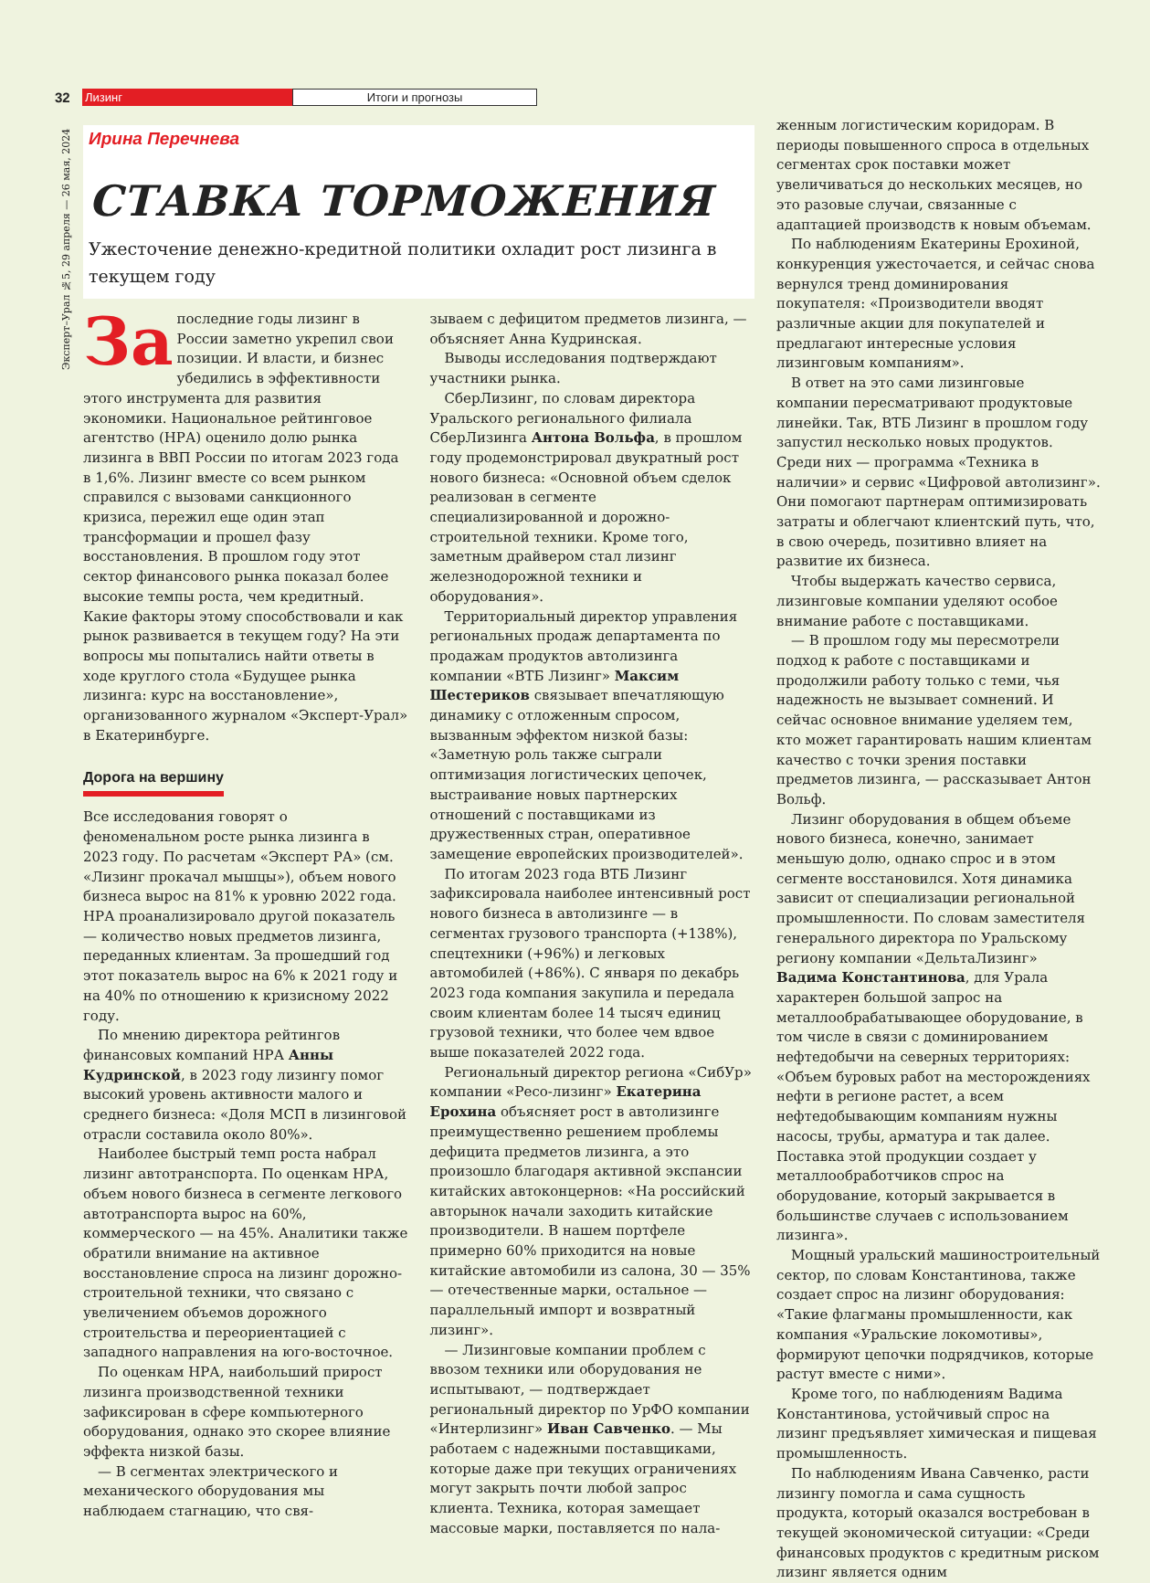32 Лизинг Итоги и прогнозы
Эксперт–Урал №5, 29 апреля — 26 мая, 2024
Ирина Перечнева
СТАВКА ТОРМОЖЕНИЯ
Ужесточение денежно-кредитной политики охладит рост лизинга в текущем году
За последние годы лизинг в России заметно укрепил свои позиции. И власти, и бизнес убедились в эффективности этого инструмента для развития экономики. Национальное рейтинговое агентство (НРА) оценило долю рынка лизинга в ВВП России по итогам 2023 года в 1,6%. Лизинг вместе со всем рынком справился с вызовами санкционного кризиса, пережил еще один этап трансформации и прошел фазу восстановления. В прошлом году этот сектор финансового рынка показал более высокие темпы роста, чем кредитный. Какие факторы этому способствовали и как рынок развивается в текущем году? На эти вопросы мы попытались найти ответы в ходе круглого стола «Будущее рынка лизинга: курс на восстановление», организованного журналом «Эксперт-Урал» в Екатеринбурге.
Дорога на вершину
Все исследования говорят о феноменальном росте рынка лизинга в 2023 году. По расчетам «Эксперт РА» (см. «Лизинг прокачал мышцы»), объем нового бизнеса вырос на 81% к уровню 2022 года. НРА проанализировало другой показатель — количество новых предметов лизинга, переданных клиентам. За прошедший год этот показатель вырос на 6% к 2021 году и на 40% по отношению к кризисному 2022 году.
По мнению директора рейтингов финансовых компаний НРА Анны Кудринской, в 2023 году лизингу помог высокий уровень активности малого и среднего бизнеса: «Доля МСП в лизинговой отрасли составила около 80%».
Наиболее быстрый темп роста набрал лизинг автотранспорта. По оценкам НРА, объем нового бизнеса в сегменте легкового автотранспорта вырос на 60%, коммерческого — на 45%. Аналитики также обратили внимание на активное восстановление спроса на лизинг дорожно-строительной техники, что связано с увеличением объемов дорожного строительства и переориентацией с западного направления на юго-восточное.
По оценкам НРА, наибольший прирост лизинга производственной техники зафиксирован в сфере компьютерного оборудования, однако это скорее влияние эффекта низкой базы.
— В сегментах электрического и механического оборудования мы наблюдаем стагнацию, что свя-
зываем с дефицитом предметов лизинга, — объясняет Анна Кудринская.
Выводы исследования подтверждают участники рынка.
СберЛизинг, по словам директора Уральского регионального филиала СберЛизинга Антона Вольфа, в прошлом году продемонстрировал двукратный рост нового бизнеса: «Основной объем сделок реализован в сегменте специализированной и дорожно-строительной техники. Кроме того, заметным драйвером стал лизинг железнодорожной техники и оборудования».
Территориальный директор управления региональных продаж департамента по продажам продуктов автолизинга компании «ВТБ Лизинг» Максим Шестериков связывает впечатляющую динамику с отложенным спросом, вызванным эффектом низкой базы: «Заметную роль также сыграли оптимизация логистических цепочек, выстраивание новых партнерских отношений с поставщиками из дружественных стран, оперативное замещение европейских производителей».
По итогам 2023 года ВТБ Лизинг зафиксировала наиболее интенсивный рост нового бизнеса в автолизинге — в сегментах грузового транспорта (+138%), спецтехники (+96%) и легковых автомобилей (+86%). С января по декабрь 2023 года компания закупила и передала своим клиентам более 14 тысяч единиц грузовой техники, что более чем вдвое выше показателей 2022 года.
Региональный директор региона «СибУр» компании «Ресо-лизинг» Екатерина Ерохина объясняет рост в автолизинге преимущественно решением проблемы дефицита предметов лизинга, а это произошло благодаря активной экспансии китайских автоконцернов: «На российский авторынок начали заходить китайские производители. В нашем портфеле примерно 60% приходится на новые китайские автомобили из салона, 30 — 35% — отечественные марки, остальное — параллельный импорт и возвратный лизинг».
— Лизинговые компании проблем с ввозом техники или оборудования не испытывают, — подтверждает региональный директор по УрФО компании «Интерлизинг» Иван Савченко. — Мы работаем с надежными поставщиками, которые даже при текущих ограничениях могут закрыть почти любой запрос клиента. Техника, которая замещает массовые марки, поставляется по нала-
женным логистическим коридорам. В периоды повышенного спроса в отдельных сегментах срок поставки может увеличиваться до нескольких месяцев, но это разовые случаи, связанные с адаптацией производств к новым объемам.
По наблюдениям Екатерины Ерохиной, конкуренция ужесточается, и сейчас снова вернулся тренд доминирования покупателя: «Производители вводят различные акции для покупателей и предлагают интересные условия лизинговым компаниям».
В ответ на это сами лизинговые компании пересматривают продуктовые линейки. Так, ВТБ Лизинг в прошлом году запустил несколько новых продуктов. Среди них — программа «Техника в наличии» и сервис «Цифровой автолизинг». Они помогают партнерам оптимизировать затраты и облегчают клиентский путь, что, в свою очередь, позитивно влияет на развитие их бизнеса.
Чтобы выдержать качество сервиса, лизинговые компании уделяют особое внимание работе с поставщиками.
— В прошлом году мы пересмотрели подход к работе с поставщиками и продолжили работу только с теми, чья надежность не вызывает сомнений. И сейчас основное внимание уделяем тем, кто может гарантировать нашим клиентам качество с точки зрения поставки предметов лизинга, — рассказывает Антон Вольф.
Лизинг оборудования в общем объеме нового бизнеса, конечно, занимает меньшую долю, однако спрос и в этом сегменте восстановился. Хотя динамика зависит от специализации региональной промышленности. По словам заместителя генерального директора по Уральскому региону компании «ДельтаЛизинг» Вадима Константинова, для Урала характерен большой запрос на металлообрабатывающее оборудование, в том числе в связи с доминированием нефтедобычи на северных территориях: «Объем буровых работ на месторождениях нефти в регионе растет, а всем нефтедобывающим компаниям нужны насосы, трубы, арматура и так далее. Поставка этой продукции создает у металлообработчиков спрос на оборудование, который закрывается в большинстве случаев с использованием лизинга».
Мощный уральский машиностроительный сектор, по словам Константинова, также создает спрос на лизинг оборудования: «Такие флагманы промышленности, как компания «Уральские локомотивы», формируют цепочки подрядчиков, которые растут вместе с ними».
Кроме того, по наблюдениям Вадима Константинова, устойчивый спрос на лизинг предъявляет химическая и пищевая промышленность.
По наблюдениям Ивана Савченко, расти лизингу помогла и сама сущность продукта, который оказался востребован в текущей экономической ситуации: «Среди финансовых продуктов с кредитным риском лизинг является одним